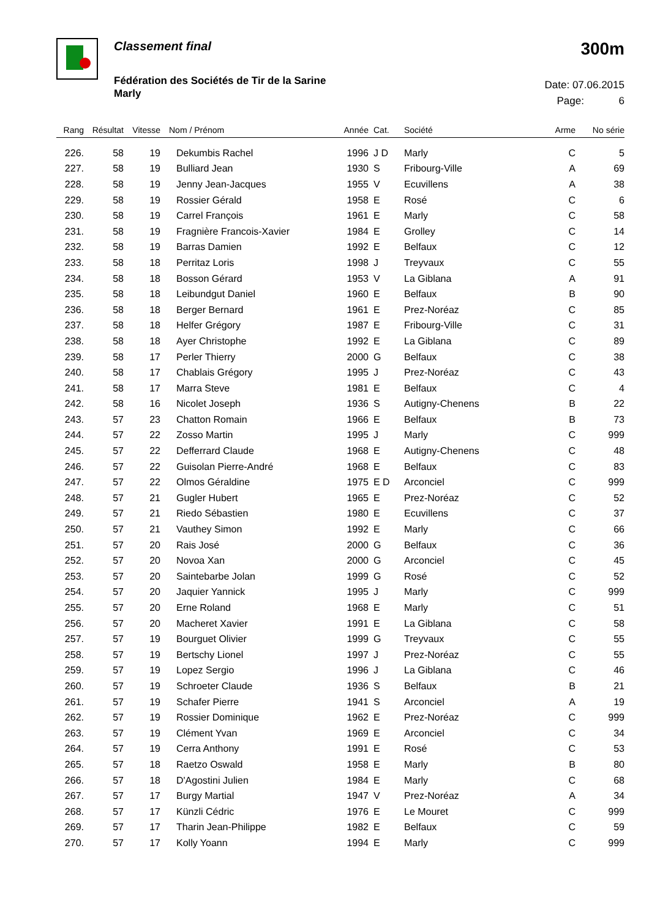Classement final
Fédération des Sociétés de Tir de la Sarine
Marly
300m
Date: 07.06.2015
Page: 6
| Rang | Résultat | Vitesse | Nom / Prénom | Année | Cat. | Société | Arme | No série |
| --- | --- | --- | --- | --- | --- | --- | --- | --- |
| 226. | 58 | 19 | Dekumbis Rachel | 1996 | J D | Marly | C | 5 |
| 227. | 58 | 19 | Bulliard Jean | 1930 | S | Fribourg-Ville | A | 69 |
| 228. | 58 | 19 | Jenny Jean-Jacques | 1955 | V | Ecuvillens | A | 38 |
| 229. | 58 | 19 | Rossier Gérald | 1958 | E | Rosé | C | 6 |
| 230. | 58 | 19 | Carrel François | 1961 | E | Marly | C | 58 |
| 231. | 58 | 19 | Fragnière Francois-Xavier | 1984 | E | Grolley | C | 14 |
| 232. | 58 | 19 | Barras Damien | 1992 | E | Belfaux | C | 12 |
| 233. | 58 | 18 | Perritaz Loris | 1998 | J | Treyvaux | C | 55 |
| 234. | 58 | 18 | Bosson Gérard | 1953 | V | La Giblana | A | 91 |
| 235. | 58 | 18 | Leibundgut Daniel | 1960 | E | Belfaux | B | 90 |
| 236. | 58 | 18 | Berger Bernard | 1961 | E | Prez-Noréaz | C | 85 |
| 237. | 58 | 18 | Helfer Grégory | 1987 | E | Fribourg-Ville | C | 31 |
| 238. | 58 | 18 | Ayer Christophe | 1992 | E | La Giblana | C | 89 |
| 239. | 58 | 17 | Perler Thierry | 2000 | G | Belfaux | C | 38 |
| 240. | 58 | 17 | Chablais Grégory | 1995 | J | Prez-Noréaz | C | 43 |
| 241. | 58 | 17 | Marra Steve | 1981 | E | Belfaux | C | 4 |
| 242. | 58 | 16 | Nicolet Joseph | 1936 | S | Autigny-Chenens | B | 22 |
| 243. | 57 | 23 | Chatton Romain | 1966 | E | Belfaux | B | 73 |
| 244. | 57 | 22 | Zosso Martin | 1995 | J | Marly | C | 999 |
| 245. | 57 | 22 | Defferrard Claude | 1968 | E | Autigny-Chenens | C | 48 |
| 246. | 57 | 22 | Guisolan Pierre-André | 1968 | E | Belfaux | C | 83 |
| 247. | 57 | 22 | Olmos Géraldine | 1975 | E D | Arconciel | C | 999 |
| 248. | 57 | 21 | Gugler Hubert | 1965 | E | Prez-Noréaz | C | 52 |
| 249. | 57 | 21 | Riedo Sébastien | 1980 | E | Ecuvillens | C | 37 |
| 250. | 57 | 21 | Vauthey Simon | 1992 | E | Marly | C | 66 |
| 251. | 57 | 20 | Rais José | 2000 | G | Belfaux | C | 36 |
| 252. | 57 | 20 | Novoa Xan | 2000 | G | Arconciel | C | 45 |
| 253. | 57 | 20 | Saintebarbe Jolan | 1999 | G | Rosé | C | 52 |
| 254. | 57 | 20 | Jaquier Yannick | 1995 | J | Marly | C | 999 |
| 255. | 57 | 20 | Erne Roland | 1968 | E | Marly | C | 51 |
| 256. | 57 | 20 | Macheret Xavier | 1991 | E | La Giblana | C | 58 |
| 257. | 57 | 19 | Bourguet Olivier | 1999 | G | Treyvaux | C | 55 |
| 258. | 57 | 19 | Bertschy Lionel | 1997 | J | Prez-Noréaz | C | 55 |
| 259. | 57 | 19 | Lopez Sergio | 1996 | J | La Giblana | C | 46 |
| 260. | 57 | 19 | Schroeter Claude | 1936 | S | Belfaux | B | 21 |
| 261. | 57 | 19 | Schafer Pierre | 1941 | S | Arconciel | A | 19 |
| 262. | 57 | 19 | Rossier Dominique | 1962 | E | Prez-Noréaz | C | 999 |
| 263. | 57 | 19 | Clément Yvan | 1969 | E | Arconciel | C | 34 |
| 264. | 57 | 19 | Cerra Anthony | 1991 | E | Rosé | C | 53 |
| 265. | 57 | 18 | Raetzo Oswald | 1958 | E | Marly | B | 80 |
| 266. | 57 | 18 | D'Agostini Julien | 1984 | E | Marly | C | 68 |
| 267. | 57 | 17 | Burgy Martial | 1947 | V | Prez-Noréaz | A | 34 |
| 268. | 57 | 17 | Künzli Cédric | 1976 | E | Le Mouret | C | 999 |
| 269. | 57 | 17 | Tharin Jean-Philippe | 1982 | E | Belfaux | C | 59 |
| 270. | 57 | 17 | Kolly Yoann | 1994 | E | Marly | C | 999 |